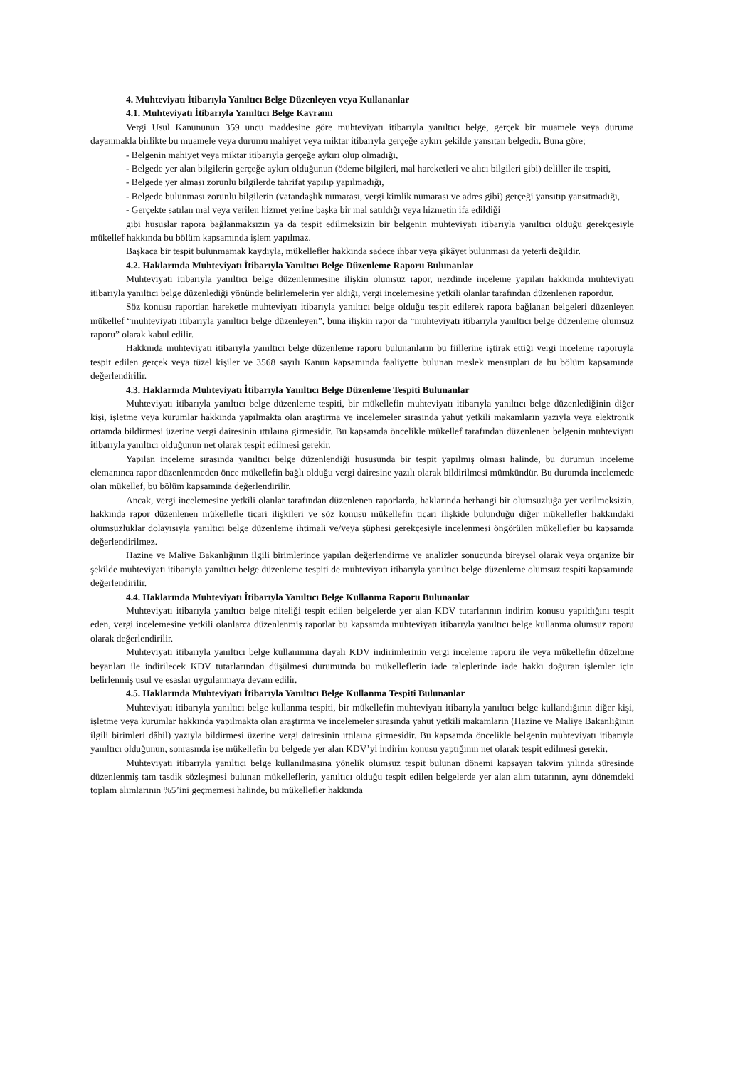4. Muhteviyatı İtibarıyla Yanıltıcı Belge Düzenleyen veya Kullananlar
4.1. Muhteviyatı İtibarıyla Yanıltıcı Belge Kavramı
Vergi Usul Kanununun 359 uncu maddesine göre muhteviyatı itibarıyla yanıltıcı belge, gerçek bir muamele veya duruma dayanmakla birlikte bu muamele veya durumu mahiyet veya miktar itibarıyla gerçeğe aykırı şekilde yansıtan belgedir. Buna göre;
- Belgenin mahiyet veya miktar itibarıyla gerçeğe aykırı olup olmadığı,
- Belgede yer alan bilgilerin gerçeğe aykırı olduğunun (ödeme bilgileri, mal hareketleri ve alıcı bilgileri gibi) deliller ile tespiti,
- Belgede yer alması zorunlu bilgilerde tahrifat yapılıp yapılmadığı,
- Belgede bulunması zorunlu bilgilerin (vatandaşlık numarası, vergi kimlik numarası ve adres gibi) gerçeği yansıtıp yansıtmadığı,
- Gerçekte satılan mal veya verilen hizmet yerine başka bir mal satıldığı veya hizmetin ifa edildiği
gibi hususlar rapora bağlanmaksızın ya da tespit edilmeksizin bir belgenin muhteviyatı itibarıyla yanıltıcı olduğu gerekçesiyle mükellef hakkında bu bölüm kapsamında işlem yapılmaz.
Başkaca bir tespit bulunmamak kaydıyla, mükellefler hakkında sadece ihbar veya şikâyet bulunması da yeterli değildir.
4.2. Haklarında Muhteviyatı İtibarıyla Yanıltıcı Belge Düzenleme Raporu Bulunanlar
Muhteviyatı itibarıyla yanıltıcı belge düzenlenmesine ilişkin olumsuz rapor, nezdinde inceleme yapılan hakkında muhteviyatı itibarıyla yanıltıcı belge düzenlediği yönünde belirlemelerin yer aldığı, vergi incelemesine yetkili olanlar tarafından düzenlenen rapordur.
Söz konusu rapordan hareketle muhteviyatı itibarıyla yanıltıcı belge olduğu tespit edilerek rapora bağlanan belgeleri düzenleyen mükellef “muhteviyatı itibarıyla yanıltıcı belge düzenleyen”, buna ilişkin rapor da “muhteviyatı itibarıyla yanıltıcı belge düzenleme olumsuz raporu” olarak kabul edilir.
Hakkında muhteviyatı itibarıyla yanıltıcı belge düzenleme raporu bulunanların bu fiillerine iştirak ettiği vergi inceleme raporuyla tespit edilen gerçek veya tüzel kişiler ve 3568 sayılı Kanun kapsamında faaliyette bulunan meslek mensupları da bu bölüm kapsamında değerlendirilir.
4.3. Haklarında Muhteviyatı İtibarıyla Yanıltıcı Belge Düzenleme Tespiti Bulunanlar
Muhteviyatı itibarıyla yanıltıcı belge düzenleme tespiti, bir mükellefin muhteviyatı itibarıyla yanıltıcı belge düzenlediğinin diğer kişi, işletme veya kurumlar hakkında yapılmakta olan araştırma ve incelemeler sırasında yahut yetkili makamların yazıyla veya elektronik ortamda bildirmesi üzerine vergi dairesinin ıttılaına girmesidir. Bu kapsamda öncelikle mükellef tarafından düzenlenen belgenin muhteviyatı itibarıyla yanıltıcı olduğunun net olarak tespit edilmesi gerekir.
Yapılan inceleme sırasında yanıltıcı belge düzenlendiği hususunda bir tespit yapılmış olması halinde, bu durumun inceleme elemanınca rapor düzenlenmeden önce mükellefin bağlı olduğu vergi dairesine yazılı olarak bildirilmesi mümkündür. Bu durumda incelemede olan mükellef, bu bölüm kapsamında değerlendirilir.
Ancak, vergi incelemesine yetkili olanlar tarafından düzenlenen raporlarda, haklarında herhangi bir olumsuzluğa yer verilmeksizin, hakkında rapor düzenlenen mükellefle ticari ilişkileri ve söz konusu mükellefin ticari ilişkide bulunduğu diğer mükellefler hakkındaki olumsuzluklar dolayısıyla yanıltıcı belge düzenleme ihtimali ve/veya şüphesi gerekçesiyle incelenmesi öngörülen mükellefler bu kapsamda değerlendirilmez.
Hazine ve Maliye Bakanlığının ilgili birimlerince yapılan değerlendirme ve analizler sonucunda bireysel olarak veya organize bir şekilde muhteviyatı itibarıyla yanıltıcı belge düzenleme tespiti de muhteviyatı itibarıyla yanıltıcı belge düzenleme olumsuz tespiti kapsamında değerlendirilir.
4.4. Haklarında Muhteviyatı İtibarıyla Yanıltıcı Belge Kullanma Raporu Bulunanlar
Muhteviyatı itibarıyla yanıltıcı belge niteliği tespit edilen belgelerde yer alan KDV tutarlarının indirim konusu yapıldığını tespit eden, vergi incelemesine yetkili olanlarca düzenlenmiş raporlar bu kapsamda muhteviyatı itibarıyla yanıltıcı belge kullanma olumsuz raporu olarak değerlendirilir.
Muhteviyatı itibarıyla yanıltıcı belge kullanımına dayalı KDV indirimlerinin vergi inceleme raporu ile veya mükellefin düzeltme beyanları ile indirilecek KDV tutarlarından düşülmesi durumunda bu mükelleflerin iade taleplerinde iade hakkı doğuran işlemler için belirlenmiş usul ve esaslar uygulanmaya devam edilir.
4.5. Haklarında Muhteviyatı İtibarıyla Yanıltıcı Belge Kullanma Tespiti Bulunanlar
Muhteviyatı itibarıyla yanıltıcı belge kullanma tespiti, bir mükellefin muhteviyatı itibarıyla yanıltıcı belge kullandığının diğer kişi, işletme veya kurumlar hakkında yapılmakta olan araştırma ve incelemeler sırasında yahut yetkili makamların (Hazine ve Maliye Bakanlığının ilgili birimleri dâhil) yazıyla bildirmesi üzerine vergi dairesinin ıttılaına girmesidir. Bu kapsamda öncelikle belgenin muhteviyatı itibarıyla yanıltıcı olduğunun, sonrasında ise mükellefin bu belgede yer alan KDV’yi indirim konusu yaptığının net olarak tespit edilmesi gerekir.
Muhteviyatı itibarıyla yanıltıcı belge kullanılmasına yönelik olumsuz tespit bulunan dönemi kapsayan takvim yılında süresinde düzenlenmiş tam tasdik sözleşmesi bulunan mükelleflerin, yanıltıcı olduğu tespit edilen belgelerde yer alan alım tutarının, aynı dönemdeki toplam alımlarının %5’ini geçmemesi halinde, bu mükellefler hakkında